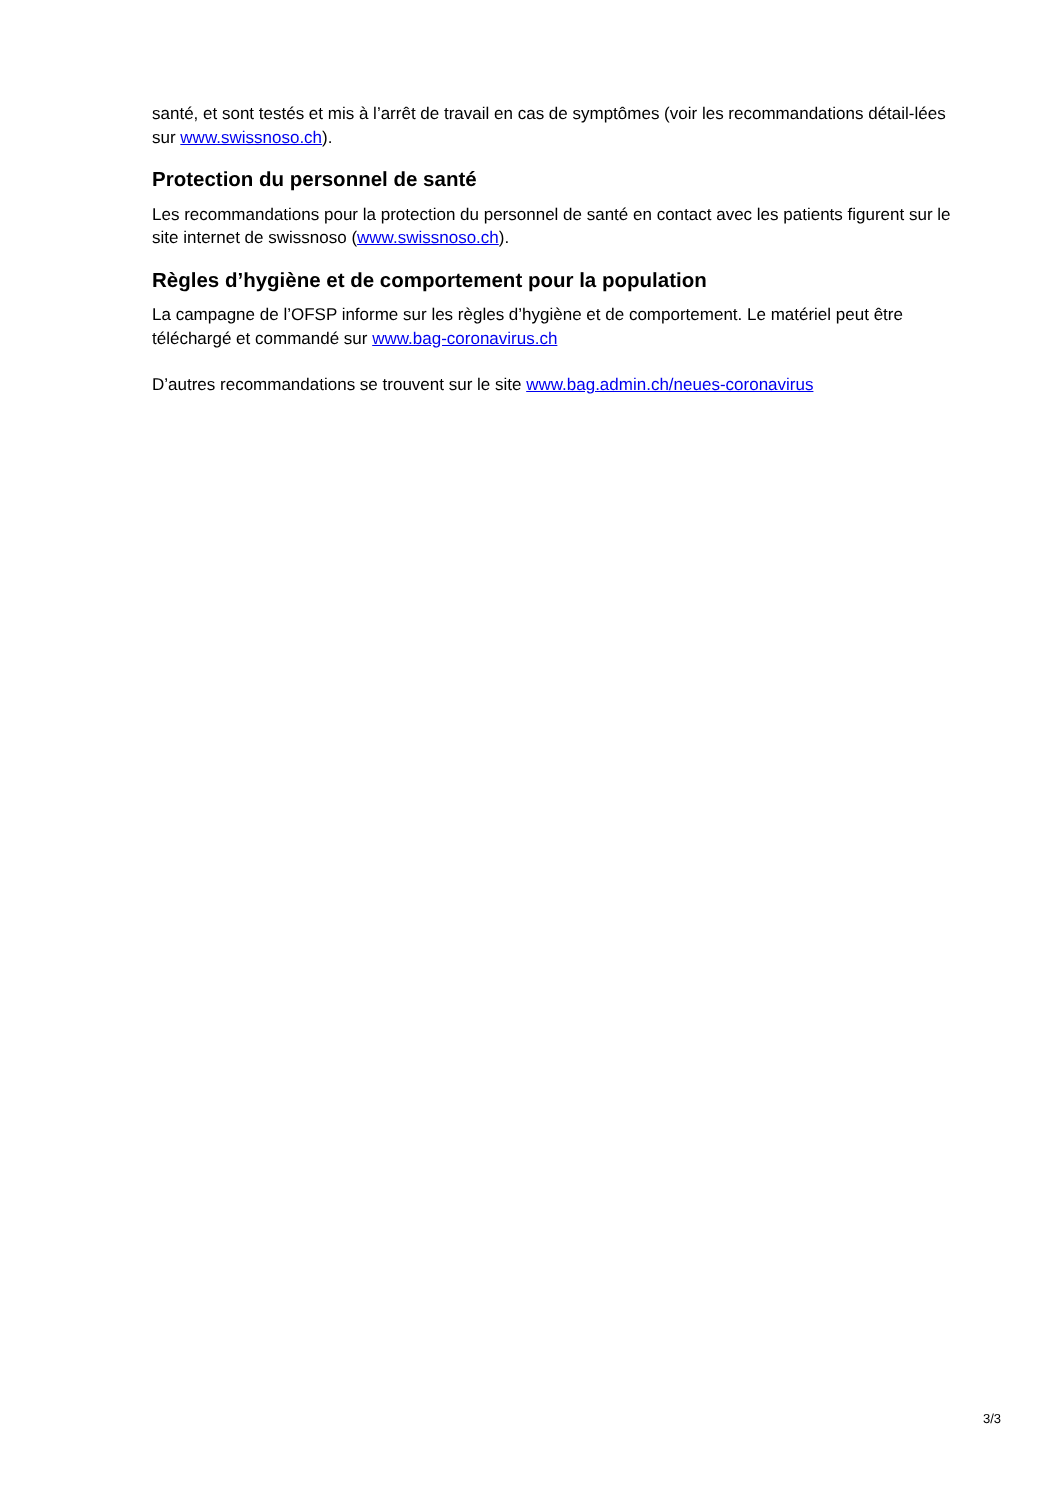santé, et sont testés et mis à l’arrêt de travail en cas de symptômes (voir les recommandations détail-lées sur www.swissnoso.ch).
Protection du personnel de santé
Les recommandations pour la protection du personnel de santé en contact avec les patients figurent sur le site internet de swissnoso (www.swissnoso.ch).
Règles d’hygiène et de comportement pour la population
La campagne de l’OFSP informe sur les règles d’hygiène et de comportement. Le matériel peut être téléchargé et commandé sur www.bag-coronavirus.ch
D’autres recommandations se trouvent sur le site www.bag.admin.ch/neues-coronavirus
3/3